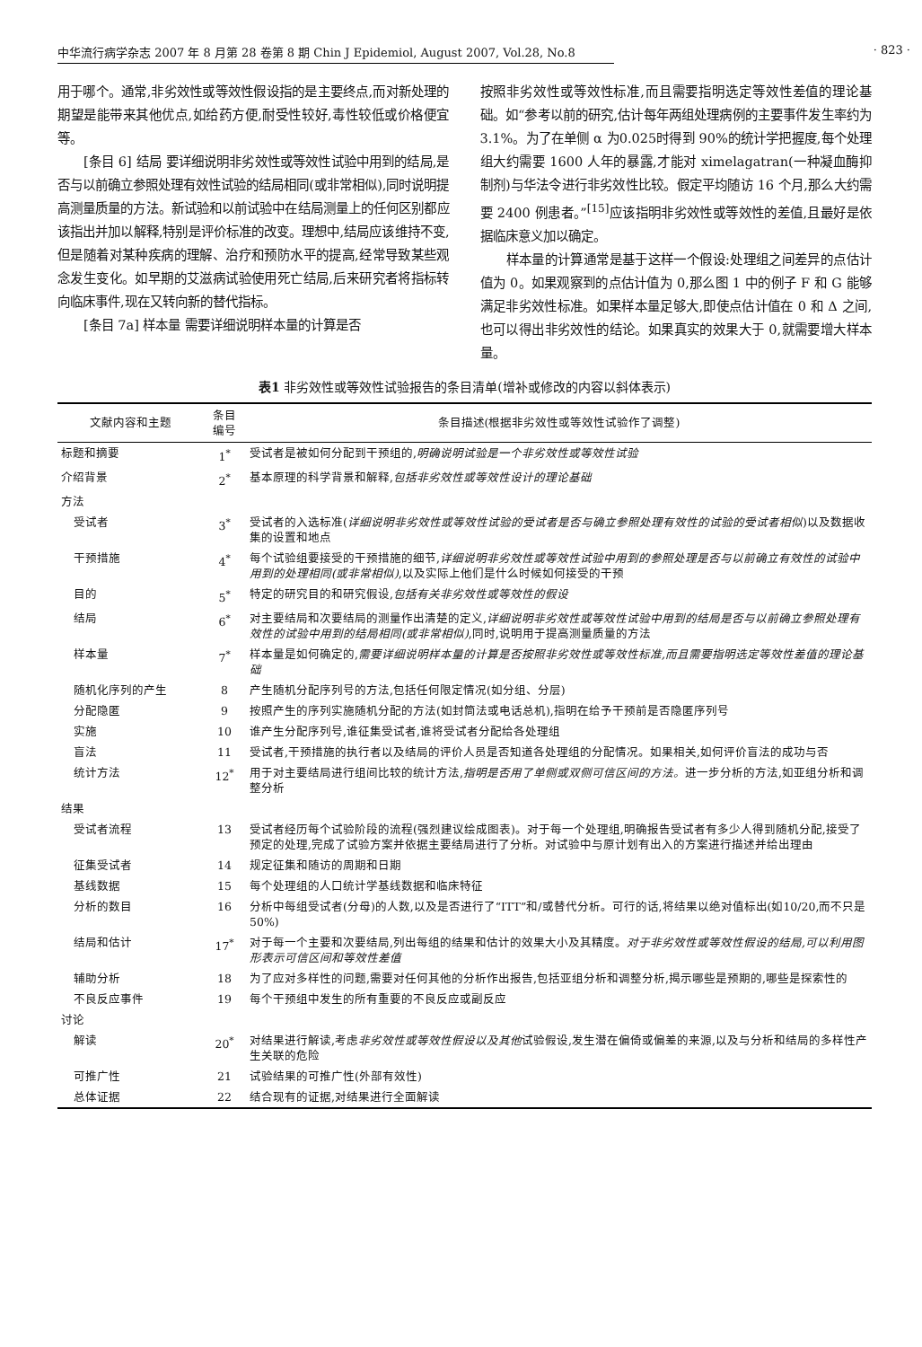中华流行病学杂志 2007 年 8 月第 28 卷第 8 期 Chin J Epidemiol, August 2007, Vol.28, No.8 · 823 ·
用于哪个。通常,非劣效性或等效性假设指的是主要终点,而对新处理的期望是能带来其他优点,如给药方便,耐受性较好,毒性较低或价格便宜等。
[条目 6] 结局 要详细说明非劣效性或等效性试验中用到的结局,是否与以前确立参照处理有效性试验的结局相同(或非常相似),同时说明提高测量质量的方法。新试验和以前试验中在结局测量上的任何区别都应该指出并加以解释,特别是评价标准的改变。理想中,结局应该维持不变,但是随着对某种疾病的理解、治疗和预防水平的提高,经常导致某些观念发生变化。如早期的艾滋病试验使用死亡结局,后来研究者将指标转向临床事件,现在又转向新的替代指标。
[条目 7a] 样本量 需要详细说明样本量的计算是否
按照非劣效性或等效性标准,而且需要指明选定等效性差值的理论基础。如“参考以前的研究,估计每年两组处理病例的主要事件发生率约为3.1%。为了在单侧 α 为0.025时得到 90%的统计学把握度,每个处理组大约需要 1600 人年的暴露,才能对 ximelagatran(一种凝血酶抑制剂)与华法令进行非劣效性比较。假定平均随访 16 个月,那么大约需要 2400 例患者。”<sup>[15]</sup>应该指明非劣效性或等效性的差值,且最好是依据临床意义加以确定。
样本量的计算通常是基于这样一个假设:处理组之间差异的点估计值为 0。如果观察到的点估计值为 0,那么图 1 中的例子 F 和 G 能够满足非劣效性标准。如果样本量足够大,即使点估计值在 0 和 Δ 之间,也可以得出非劣效性的结论。如果真实的效果大于 0,就需要增大样本量。
表1 非劣效性或等效性试验报告的条目清单(增补或修改的内容以斜体表示)
| 文献内容和主题 | 条目 编号 | 条目描述(根据非劣效性或等效性试验作了调整) |
| --- | --- | --- |
| 标题和摘要 | 1<sup>*</sup> | 受试者是被如何分配到干预组的, 明确说明试验是一个非劣效性或等效性试验 |
| 介绍背景 | 2<sup>*</sup> | 基本原理的科学背景和解释, 包括非劣效性或等效性设计的理论基础 |
| 方法 | | |
| 受试者 | 3<sup>*</sup> | 受试者的入选标准( 详细说明非劣效性或等效性试验的受试者是否与确立参照处理有效性的试验的受试者相似 )以及数据收集的设置和地点 |
| 干预措施 | 4<sup>*</sup> | 每个试验组要接受的干预措施的细节, 详细说明非劣效性或等效性试验中用到的参照处理是否与以前确立有效性的试验中用到的处理相同(或非常相似) ,以及实际上他们是什么时候如何接受的干预 |
| 目的 | 5<sup>*</sup> | 特定的研究目的和研究假设, 包括有关非劣效性或等效性的假设 |
| 结局 | 6<sup>*</sup> | 对主要结局和次要结局的测量作出清楚的定义, 详细说明非劣效性或等效性试验中用到的结局是否与以前确立参照处理有效性的试验中用到的结局相同(或非常相似) ,同时,说明用于提高测量质量的方法 |
| 样本量 | 7<sup>*</sup> | 样本量是如何确定的, 需要详细说明样本量的计算是否按照非劣效性或等效性标准,而且需要指明选定等效性差值的理论基础 |
| 随机化序列的产生 | 8 | 产生随机分配序列号的方法,包括任何限定情况(如分组、分层) |
| 分配隐匿 | 9 | 按照产生的序列实施随机分配的方法(如封筒法或电话总机),指明在给予干预前是否隐匿序列号 |
| 实施 | 10 | 谁产生分配序列号,谁征集受试者,谁将受试者分配给各处理组 |
| 盲法 | 11 | 受试者,干预措施的执行者以及结局的评价人员是否知道各处理组的分配情况。如果相关,如何评价盲法的成功与否 |
| 统计方法 | 12<sup>*</sup> | 用于对主要结局进行组间比较的统计方法, 指明是否用了单侧或双侧可信区间的方法。 进一步分析的方法,如亚组分析和调整分析 |
| 结果 | | |
| 受试者流程 | 13 | 受试者经历每个试验阶段的流程(强烈建议绘成图表)。对于每一个处理组,明确报告受试者有多少人得到随机分配,接受了预定的处理,完成了试验方案并依据主要结局进行了分析。对试验中与原计划有出入的方案进行描述并给出理由 |
| 征集受试者 | 14 | 规定征集和随访的周期和日期 |
| 基线数据 | 15 | 每个处理组的人口统计学基线数据和临床特征 |
| 分析的数目 | 16 | 分析中每组受试者(分母)的人数,以及是否进行了“ITT”和/或替代分析。可行的话,将结果以绝对值标出(如10/20,而不只是 50%) |
| 结局和估计 | 17<sup>*</sup> | 对于每一个主要和次要结局,列出每组的结果和估计的效果大小及其精度。 对于非劣效性或等效性假设的结局,可以利用图形表示可信区间和等效性差值 |
| 辅助分析 | 18 | 为了应对多样性的问题,需要对任何其他的分析作出报告,包括亚组分析和调整分析,揭示哪些是预期的,哪些是探索性的 |
| 不良反应事件 | 19 | 每个干预组中发生的所有重要的不良反应或副反应 |
| 讨论 | | |
| 解读 | 20<sup>*</sup> | 对结果进行解读,考虑 非劣效性或等效性假设以及其他 试验假设,发生潜在偏倚或偏差的来源,以及与分析和结局的多样性产生关联的危险 |
| 可推广性 | 21 | 试验结果的可推广性(外部有效性) |
| 总体证据 | 22 | 结合现有的证据,对结果进行全面解读 |